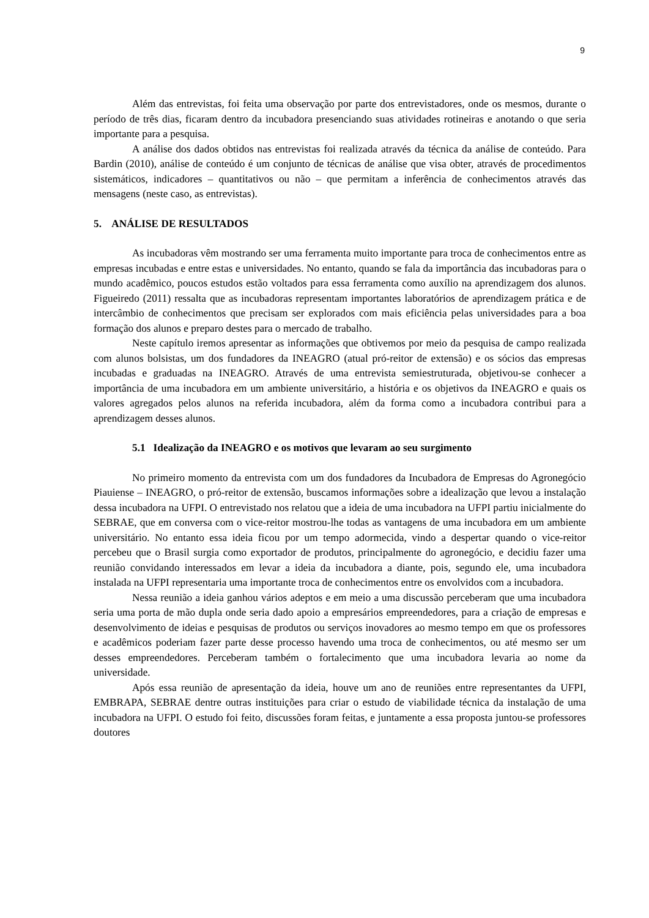9
Além das entrevistas, foi feita uma observação por parte dos entrevistadores, onde os mesmos, durante o período de três dias, ficaram dentro da incubadora presenciando suas atividades rotineiras e anotando o que seria importante para a pesquisa.
A análise dos dados obtidos nas entrevistas foi realizada através da técnica da análise de conteúdo. Para Bardin (2010), análise de conteúdo é um conjunto de técnicas de análise que visa obter, através de procedimentos sistemáticos, indicadores – quantitativos ou não – que permitam a inferência de conhecimentos através das mensagens (neste caso, as entrevistas).
5. ANÁLISE DE RESULTADOS
As incubadoras vêm mostrando ser uma ferramenta muito importante para troca de conhecimentos entre as empresas incubadas e entre estas e universidades. No entanto, quando se fala da importância das incubadoras para o mundo acadêmico, poucos estudos estão voltados para essa ferramenta como auxílio na aprendizagem dos alunos. Figueiredo (2011) ressalta que as incubadoras representam importantes laboratórios de aprendizagem prática e de intercâmbio de conhecimentos que precisam ser explorados com mais eficiência pelas universidades para a boa formação dos alunos e preparo destes para o mercado de trabalho.
Neste capítulo iremos apresentar as informações que obtivemos por meio da pesquisa de campo realizada com alunos bolsistas, um dos fundadores da INEAGRO (atual pró-reitor de extensão) e os sócios das empresas incubadas e graduadas na INEAGRO. Através de uma entrevista semiestruturada, objetivou-se conhecer a importância de uma incubadora em um ambiente universitário, a história e os objetivos da INEAGRO e quais os valores agregados pelos alunos na referida incubadora, além da forma como a incubadora contribui para a aprendizagem desses alunos.
5.1 Idealização da INEAGRO e os motivos que levaram ao seu surgimento
No primeiro momento da entrevista com um dos fundadores da Incubadora de Empresas do Agronegócio Piauiense – INEAGRO, o pró-reitor de extensão, buscamos informações sobre a idealização que levou a instalação dessa incubadora na UFPI. O entrevistado nos relatou que a ideia de uma incubadora na UFPI partiu inicialmente do SEBRAE, que em conversa com o vice-reitor mostrou-lhe todas as vantagens de uma incubadora em um ambiente universitário. No entanto essa ideia ficou por um tempo adormecida, vindo a despertar quando o vice-reitor percebeu que o Brasil surgia como exportador de produtos, principalmente do agronegócio, e decidiu fazer uma reunião convidando interessados em levar a ideia da incubadora a diante, pois, segundo ele, uma incubadora instalada na UFPI representaria uma importante troca de conhecimentos entre os envolvidos com a incubadora.
Nessa reunião a ideia ganhou vários adeptos e em meio a uma discussão perceberam que uma incubadora seria uma porta de mão dupla onde seria dado apoio a empresários empreendedores, para a criação de empresas e desenvolvimento de ideias e pesquisas de produtos ou serviços inovadores ao mesmo tempo em que os professores e acadêmicos poderiam fazer parte desse processo havendo uma troca de conhecimentos, ou até mesmo ser um desses empreendedores. Perceberam também o fortalecimento que uma incubadora levaria ao nome da universidade.
Após essa reunião de apresentação da ideia, houve um ano de reuniões entre representantes da UFPI, EMBRAPA, SEBRAE dentre outras instituições para criar o estudo de viabilidade técnica da instalação de uma incubadora na UFPI. O estudo foi feito, discussões foram feitas, e juntamente a essa proposta juntou-se professores doutores